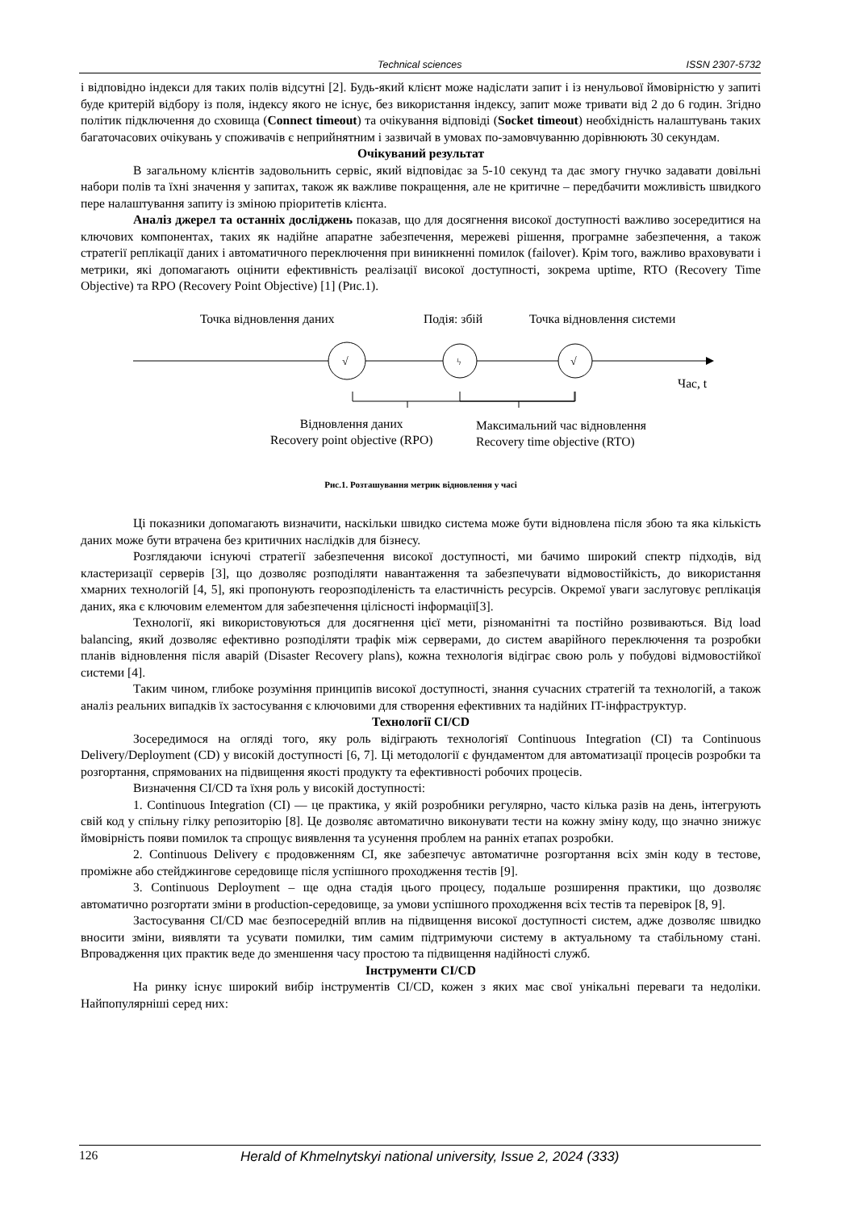Technical sciences ISSN 2307-5732
і відповідно індекси для таких полів відсутні [2]. Будь-який клієнт може надіслати запит і із ненульової ймовірністю у запиті буде критерій відбору із поля, індексу якого не існує, без використання індексу, запит може тривати від 2 до 6 годин. Згідно політик підключення до сховища (Connect timeout) та очікування відповіді (Socket timeout) необхідність налаштувань таких багаточасових очікувань у споживачів є неприйнятним і зазвичай в умовах по-замовчуванню дорівнюють 30 секундам.
Очікуваний результат
В загальному клієнтів задовольнить сервіс, який відповідає за 5-10 секунд та дає змогу гнучко задавати довільні набори полів та їхні значення у запитах, також як важливе покращення, але не критичне – передбачити можливість швидкого пере налаштування запиту із зміною пріоритетів клієнта.
Аналіз джерел та останніх досліджень показав, що для досягнення високої доступності важливо зосередитися на ключових компонентах, таких як надійне апаратне забезпечення, мережеві рішення, програмне забезпечення, а також стратегії реплікації даних і автоматичного переключення при виникненні помилок (failover). Крім того, важливо враховувати і метрики, які допомагають оцінити ефективність реалізації високої доступності, зокрема uptime, RTO (Recovery Time Objective) та RPO (Recovery Point Objective) [1] (Рис.1).
√
ϟ
√
Точка відновлення даних Подія: збій Точка відновлення системи
Час, t
Відновлення даних
Recovery point objective (RPO)
Максимальний час відновлення
Recovery time objective (RTO)
Рис.1. Розташування метрик відновлення у часі
Ці показники допомагають визначити, наскільки швидко система може бути відновлена після збою та яка кількість даних може бути втрачена без критичних наслідків для бізнесу.
Розглядаючи існуючі стратегії забезпечення високої доступності, ми бачимо широкий спектр підходів, від кластеризації серверів [3], що дозволяє розподіляти навантаження та забезпечувати відмовостійкість, до використання хмарних технологій [4, 5], які пропонують георозподіленість та еластичність ресурсів. Окремої уваги заслуговує реплікація даних, яка є ключовим елементом для забезпечення цілісності інформації[3].
Технології, які використовуються для досягнення цієї мети, різноманітні та постійно розвиваються. Від load balancing, який дозволяє ефективно розподіляти трафік між серверами, до систем аварійного переключення та розробки планів відновлення після аварій (Disaster Recovery plans), кожна технологія відіграє свою роль у побудові відмовостійкої системи [4].
Таким чином, глибоке розуміння принципів високої доступності, знання сучасних стратегій та технологій, а також аналіз реальних випадків їх застосування є ключовими для створення ефективних та надійних IT-інфраструктур.
Технології CI/CD
Зосередимося на огляді того, яку роль відіграють технологіяї Continuous Integration (CI) та Continuous Delivery/Deployment (CD) у високій доступності [6, 7]. Ці методології є фундаментом для автоматизації процесів розробки та розгортання, спрямованих на підвищення якості продукту та ефективності робочих процесів.
Визначення CI/CD та їхня роль у високій доступності:
1. Continuous Integration (CI) — це практика, у якій розробники регулярно, часто кілька разів на день, інтегрують свій код у спільну гілку репозиторію [8]. Це дозволяє автоматично виконувати тести на кожну зміну коду, що значно знижує ймовірність появи помилок та спрощує виявлення та усунення проблем на ранніх етапах розробки.
2. Continuous Delivery є продовженням CI, яке забезпечує автоматичне розгортання всіх змін коду в тестове, проміжне або стейджингове середовище після успішного проходження тестів [9].
3. Continuous Deployment – ще одна стадія цього процесу, подальше розширення практики, що дозволяє автоматично розгортати зміни в production-середовище, за умови успішного проходження всіх тестів та перевірок [8, 9].
Застосування CI/CD має безпосередній вплив на підвищення високої доступності систем, адже дозволяє швидко вносити зміни, виявляти та усувати помилки, тим самим підтримуючи систему в актуальному та стабільному стані. Впровадження цих практик веде до зменшення часу простою та підвищення надійності служб.
Інструменти CI/CD
На ринку існує широкий вибір інструментів CI/CD, кожен з яких має свої унікальні переваги та недоліки. Найпопулярніші серед них:
126 Herald of Khmelnytskyi national university, Issue 2, 2024 (333)